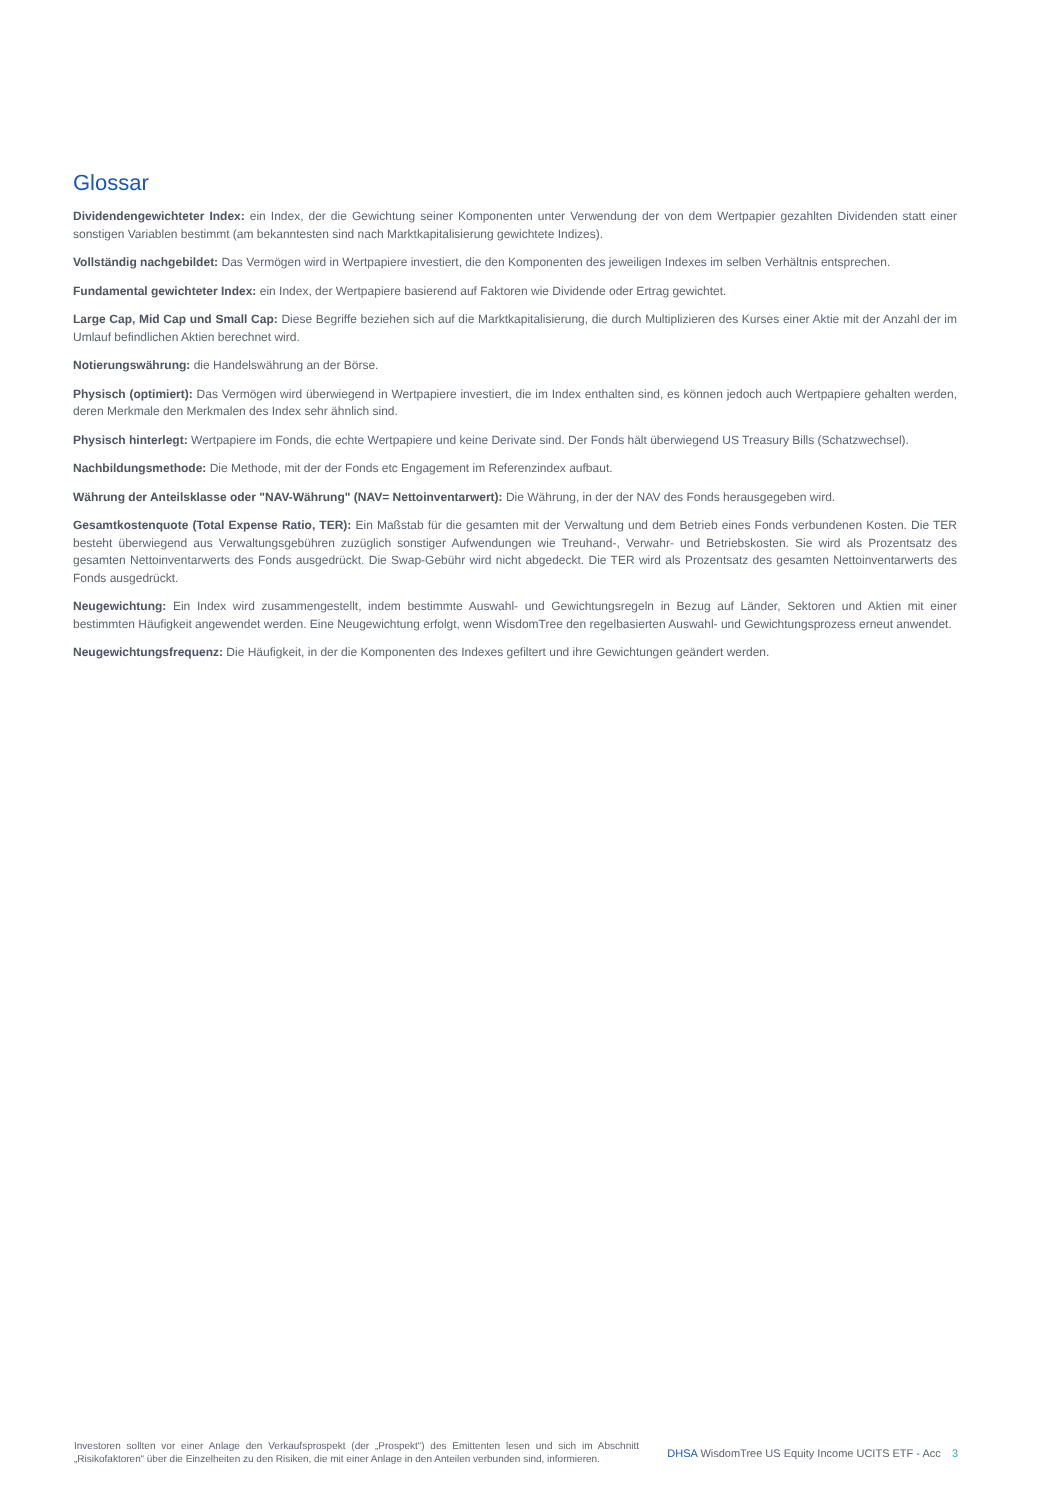Glossar
Dividendengewichteter Index: ein Index, der die Gewichtung seiner Komponenten unter Verwendung der von dem Wertpapier gezahlten Dividenden statt einer sonstigen Variablen bestimmt (am bekanntesten sind nach Marktkapitalisierung gewichtete Indizes).
Vollständig nachgebildet: Das Vermögen wird in Wertpapiere investiert, die den Komponenten des jeweiligen Indexes im selben Verhältnis entsprechen.
Fundamental gewichteter Index: ein Index, der Wertpapiere basierend auf Faktoren wie Dividende oder Ertrag gewichtet.
Large Cap, Mid Cap und Small Cap: Diese Begriffe beziehen sich auf die Marktkapitalisierung, die durch Multiplizieren des Kurses einer Aktie mit der Anzahl der im Umlauf befindlichen Aktien berechnet wird.
Notierungswährung: die Handelswährung an der Börse.
Physisch (optimiert): Das Vermögen wird überwiegend in Wertpapiere investiert, die im Index enthalten sind, es können jedoch auch Wertpapiere gehalten werden, deren Merkmale den Merkmalen des Index sehr ähnlich sind.
Physisch hinterlegt: Wertpapiere im Fonds, die echte Wertpapiere und keine Derivate sind. Der Fonds hält überwiegend US Treasury Bills (Schatzwechsel).
Nachbildungsmethode: Die Methode, mit der der Fonds etc Engagement im Referenzindex aufbaut.
Währung der Anteilsklasse oder "NAV-Währung" (NAV= Nettoinventarwert): Die Währung, in der der NAV des Fonds herausgegeben wird.
Gesamtkostenquote (Total Expense Ratio, TER): Ein Maßstab für die gesamten mit der Verwaltung und dem Betrieb eines Fonds verbundenen Kosten. Die TER besteht überwiegend aus Verwaltungsgebühren zuzüglich sonstiger Aufwendungen wie Treuhand-, Verwahr- und Betriebskosten. Sie wird als Prozentsatz des gesamten Nettoinventarwerts des Fonds ausgedrückt. Die Swap-Gebühr wird nicht abgedeckt. Die TER wird als Prozentsatz des gesamten Nettoinventarwerts des Fonds ausgedrückt.
Neugewichtung: Ein Index wird zusammengestellt, indem bestimmte Auswahl- und Gewichtungsregeln in Bezug auf Länder, Sektoren und Aktien mit einer bestimmten Häufigkeit angewendet werden. Eine Neugewichtung erfolgt, wenn WisdomTree den regelbasierten Auswahl- und Gewichtungsprozess erneut anwendet.
Neugewichtungsfrequenz: Die Häufigkeit, in der die Komponenten des Indexes gefiltert und ihre Gewichtungen geändert werden.
Investoren sollten vor einer Anlage den Verkaufsprospekt (der „Prospekt“) des Emittenten lesen und sich im Abschnitt „Risikofaktoren“ über die Einzelheiten zu den Risiken, die mit einer Anlage in den Anteilen verbunden sind, informieren.
DHSA WisdomTree US Equity Income UCITS ETF - Acc 3